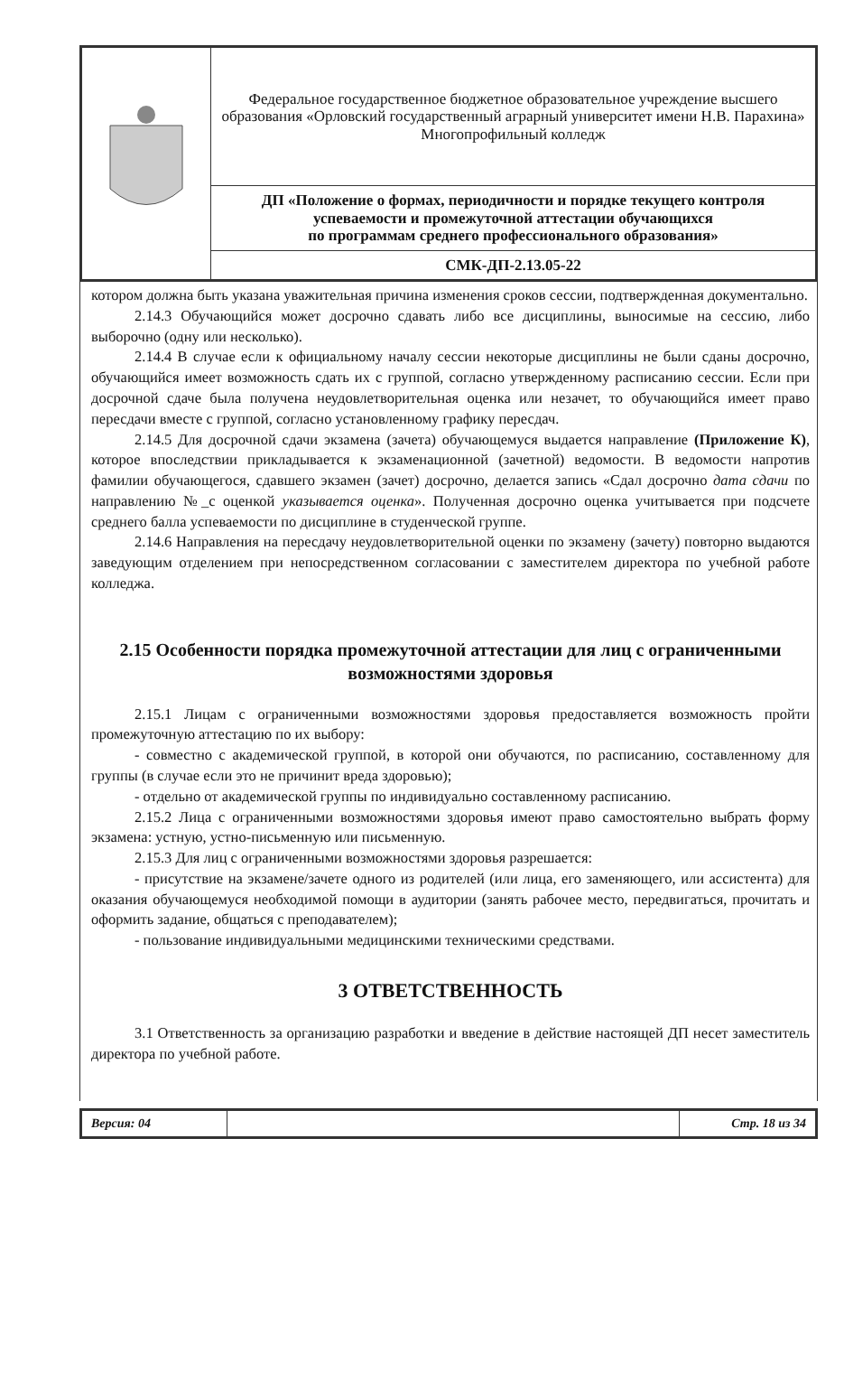| | Федеральное государственное бюджетное образовательное учреждение высшего образования «Орловский государственный аграрный университет имени Н.В. Парахина» Многопрофильный колледж |
| | ДП «Положение о формах, периодичности и порядке текущего контроля успеваемости и промежуточной аттестации обучающихся по программам среднего профессионального образования» |
| | СМК-ДП-2.13.05-22 |
котором должна быть указана уважительная причина изменения сроков сессии, подтвержденная документально.
2.14.3 Обучающийся может досрочно сдавать либо все дисциплины, выносимые на сессию, либо выборочно (одну или несколько).
2.14.4 В случае если к официальному началу сессии некоторые дисциплины не были сданы досрочно, обучающийся имеет возможность сдать их с группой, согласно утвержденному расписанию сессии. Если при досрочной сдаче была получена неудовлетворительная оценка или незачет, то обучающийся имеет право пересдачи вместе с группой, согласно установленному графику пересдач.
2.14.5 Для досрочной сдачи экзамена (зачета) обучающемуся выдается направление (Приложение К), которое впоследствии прикладывается к экзаменационной (зачетной) ведомости. В ведомости напротив фамилии обучающегося, сдавшего экзамен (зачет) досрочно, делается запись «Сдал досрочно дата сдачи по направлению №_с оценкой указывается оценка». Полученная досрочно оценка учитывается при подсчете среднего балла успеваемости по дисциплине в студенческой группе.
2.14.6 Направления на пересдачу неудовлетворительной оценки по экзамену (зачету) повторно выдаются заведующим отделением при непосредственном согласовании с заместителем директора по учебной работе колледжа.
2.15 Особенности порядка промежуточной аттестации для лиц с ограниченными возможностями здоровья
2.15.1 Лицам с ограниченными возможностями здоровья предоставляется возможность пройти промежуточную аттестацию по их выбору:
- совместно с академической группой, в которой они обучаются, по расписанию, составленному для группы (в случае если это не причинит вреда здоровью);
- отдельно от академической группы по индивидуально составленному расписанию.
2.15.2 Лица с ограниченными возможностями здоровья имеют право самостоятельно выбрать форму экзамена: устную, устно-письменную или письменную.
2.15.3 Для лиц с ограниченными возможностями здоровья разрешается:
- присутствие на экзамене/зачете одного из родителей (или лица, его заменяющего, или ассистента) для оказания обучающемуся необходимой помощи в аудитории (занять рабочее место, передвигаться, прочитать и оформить задание, общаться с преподавателем);
- пользование индивидуальными медицинскими техническими средствами.
3 ОТВЕТСТВЕННОСТЬ
3.1 Ответственность за организацию разработки и введение в действие настоящей ДП несет заместитель директора по учебной работе.
| Версия: 04 | | Стр. 18 из 34 |